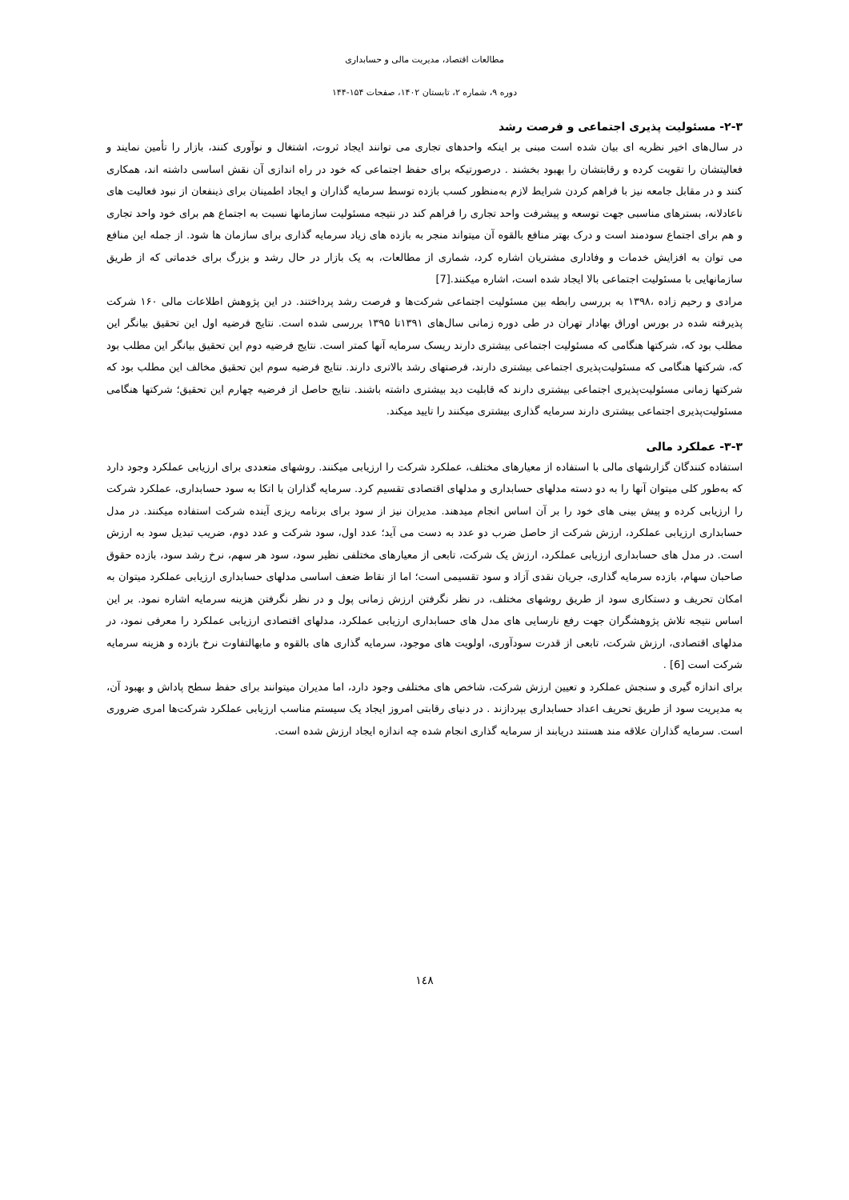مطالعات اقتصاد، مدیریت مالی و حسابداری
دوره ۹، شماره ۲، تابستان ۱۴۰۲، صفحات ۱۵۴-۱۴۴
۲-۳- مسئولیت پذیری اجتماعی و فرصت رشد
در سال‌های اخیر نظریه ای بیان شده است مبنی بر اینکه واحدهای تجاری می توانند ایجاد ثروت، اشتغال و نوآوری کنند، بازار را تأمین نمایند و فعالیتشان را تقویت کرده و رقابتشان را بهبود بخشند . درصورتیکه برای حفظ اجتماعی که خود در راه اندازی آن نقش اساسی داشته اند، همکاری کنند و در مقابل جامعه نیز با فراهم کردن شرایط لازم به‌منظور کسب بازده توسط سرمایه گذاران و ایجاد اطمینان برای ذینفعان از نبود فعالیت های ناعادلانه، بسترهای مناسبی جهت توسعه و پیشرفت واحد تجاری را فراهم کند در نتیجه مسئولیت سازمانها نسبت به اجتماع هم برای خود واحد تجاری و هم برای اجتماع سودمند است و درک بهتر منافع بالقوه آن میتواند منجر به بازده های زیاد سرمایه گذاری برای سازمان ها شود. از جمله این منافع می توان به افزایش خدمات و وفاداری مشتریان اشاره کرد، شماری از مطالعات، به یک بازار در حال رشد و بزرگ برای خدماتی که از طریق سازمانهایی با مسئولیت اجتماعی بالا ایجاد شده است، اشاره میکنند.[7]
مرادی و رحیم زاده ،۱۳۹۸ به بررسی رابطه بین مسئولیت اجتماعی شرکت‌ها و فرصت رشد پرداختند. در این پژوهش اطلاعات مالی ۱۶۰ شرکت پذیرفته شده در بورس اوراق بهادار تهران در طی دوره زمانی سال‌های ۱۳۹۱تا ۱۳۹۵ بررسی شده است. نتایج فرضیه اول این تحقیق بیانگر این مطلب بود که، شرکتها هنگامی که مسئولیت اجتماعی بیشتری دارند ریسک سرمایه آنها کمتر است. نتایج فرضیه دوم این تحقیق بیانگر این مطلب بود که، شرکتها هنگامی که مسئولیت‌پذیری اجتماعی بیشتری دارند، فرصتهای رشد بالاتری دارند. نتایج فرضیه سوم این تحقیق مخالف این مطلب بود که شرکتها زمانی مسئولیت‌پذیری اجتماعی بیشتری دارند که قابلیت دید بیشتری داشته باشند. نتایج حاصل از فرضیه چهارم این تحقیق؛ شرکتها هنگامی مسئولیت‌پذیری اجتماعی بیشتری دارند سرمایه گذاری بیشتری میکنند را تایید میکند.
۳-۳- عملکرد مالی
استفاده کنندگان گزارشهای مالی با استفاده از معیارهای مختلف، عملکرد شرکت را ارزیابی میکنند. روشهای متعددی برای ارزیابی عملکرد وجود دارد که به‌طور کلی میتوان آنها را به دو دسته مدلهای حسابداری و مدلهای اقتصادی تقسیم کرد. سرمایه گذاران با اتکا به سود حسابداری، عملکرد شرکت را ارزیابی کرده و پیش بینی های خود را بر آن اساس انجام میدهند. مدیران نیز از سود برای برنامه ریزی آینده شرکت استفاده میکنند. در مدل حسابداری ارزیابی عملکرد، ارزش شرکت از حاصل ضرب دو عدد به دست می آید؛ عدد اول، سود شرکت و عدد دوم، ضریب تبدیل سود به ارزش است. در مدل های حسابداری ارزیابی عملکرد، ارزش یک شرکت، تابعی از معیارهای مختلفی نظیر سود، سود هر سهم، نرخ رشد سود، بازده حقوق صاحبان سهام، بازده سرمایه گذاری، جریان نقدی آزاد و سود تقسیمی است؛ اما از نقاط ضعف اساسی مدلهای حسابداری ارزیابی عملکرد میتوان به امکان تحریف و دستکاری سود از طریق روشهای مختلف، در نظر نگرفتن ارزش زمانی پول و در نظر نگرفتن هزینه سرمایه اشاره نمود. بر این اساس نتیجه تلاش پژوهشگران جهت رفع نارسایی های مدل های حسابداری ارزیابی عملکرد، مدلهای اقتصادی ارزیابی عملکرد را معرفی نمود، در مدلهای اقتصادی، ارزش شرکت، تابعی از قدرت سودآوری، اولویت های موجود، سرمایه گذاری های بالقوه و مابهالتفاوت نرخ بازده و هزینه سرمایه شرکت است [6] .
برای اندازه گیری و سنجش عملکرد و تعیین ارزش شرکت، شاخص های مختلفی وجود دارد، اما مدیران میتوانند برای حفظ سطح پاداش و بهبود آن، به مدیریت سود از طریق تحریف اعداد حسابداری بپردازند . در دنیای رقابتی امروز ایجاد یک سیستم مناسب ارزیابی عملکرد شرکت‌ها امری ضروری است. سرمایه گذاران علاقه مند هستند دریابند از سرمایه گذاری انجام شده چه اندازه ایجاد ارزش شده است.
١٤٨